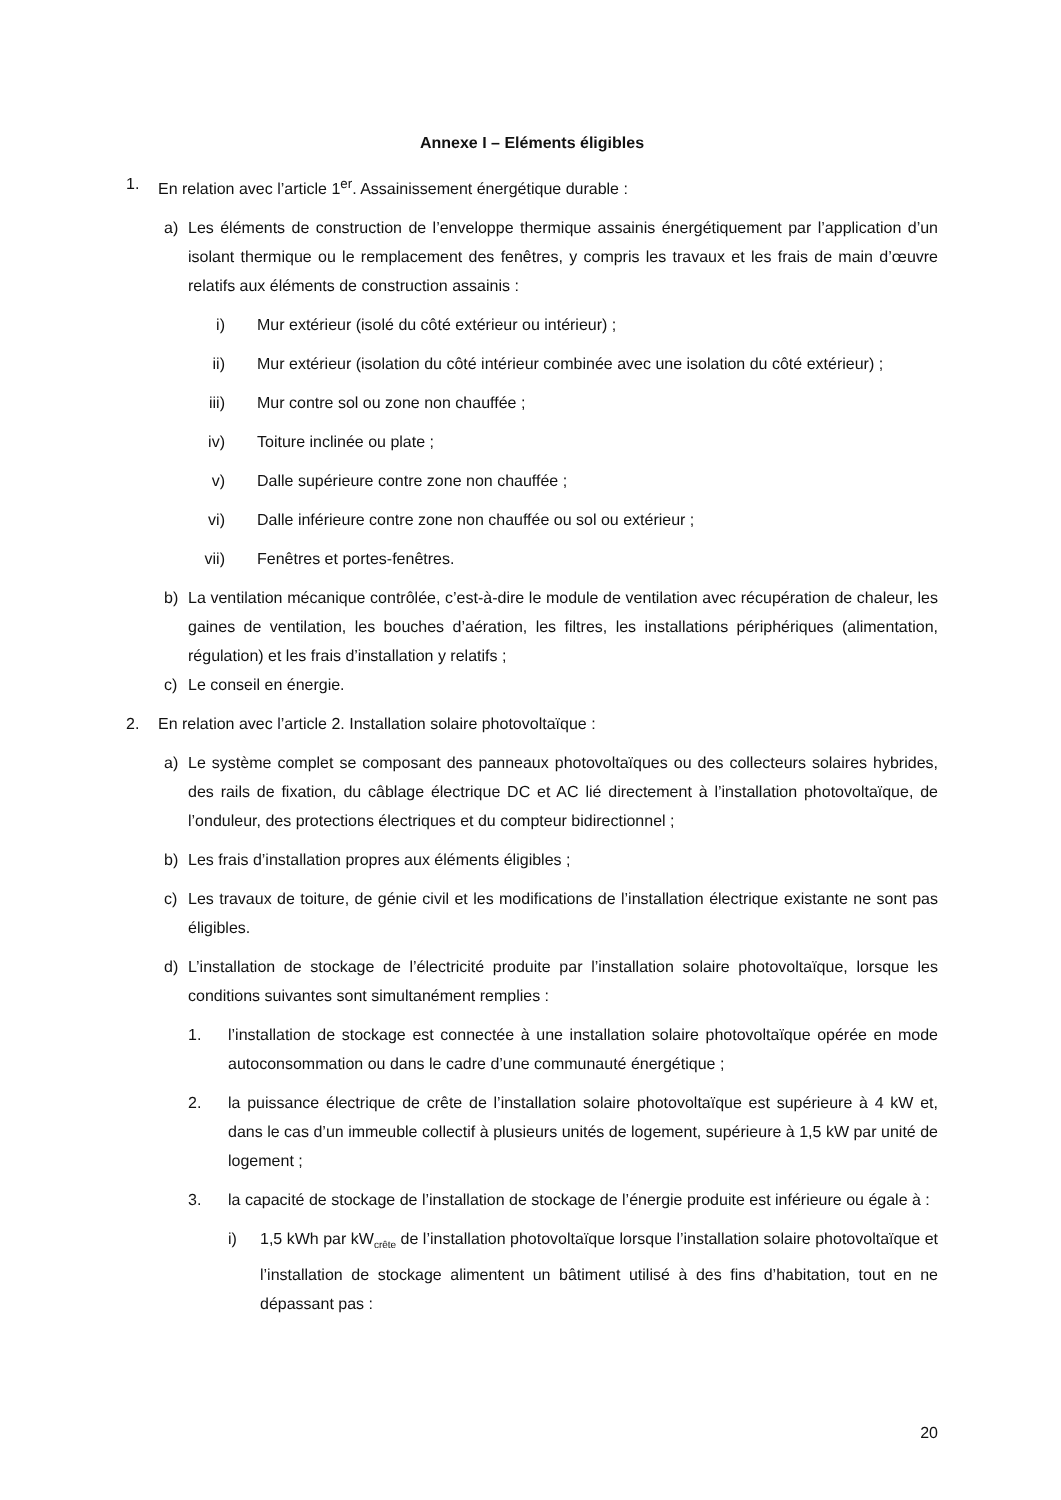Annexe I – Eléments éligibles
1. En relation avec l’article 1<sup>er</sup>. Assainissement énergétique durable :
a) Les éléments de construction de l’enveloppe thermique assainis énergétiquement par l’application d’un isolant thermique ou le remplacement des fenêtres, y compris les travaux et les frais de main d’œuvre relatifs aux éléments de construction assainis :
i) Mur extérieur (isolé du côté extérieur ou intérieur) ;
ii) Mur extérieur (isolation du côté intérieur combinée avec une isolation du côté extérieur) ;
iii) Mur contre sol ou zone non chauffée ;
iv) Toiture inclinée ou plate ;
v) Dalle supérieure contre zone non chauffée ;
vi) Dalle inférieure contre zone non chauffée ou sol ou extérieur ;
vii) Fenêtres et portes-fenêtres.
b) La ventilation mécanique contrôlée, c’est-à-dire le module de ventilation avec récupération de chaleur, les gaines de ventilation, les bouches d’aération, les filtres, les installations périphériques (alimentation, régulation) et les frais d’installation y relatifs ;
c) Le conseil en énergie.
2. En relation avec l’article 2. Installation solaire photovoltaïque :
a) Le système complet se composant des panneaux photovoltaïques ou des collecteurs solaires hybrides, des rails de fixation, du câblage électrique DC et AC lié directement à l’installation photovoltaïque, de l’onduleur, des protections électriques et du compteur bidirectionnel ;
b) Les frais d’installation propres aux éléments éligibles ;
c) Les travaux de toiture, de génie civil et les modifications de l’installation électrique existante ne sont pas éligibles.
d) L’installation de stockage de l’électricité produite par l’installation solaire photovoltaïque, lorsque les conditions suivantes sont simultanément remplies :
1. l’installation de stockage est connectée à une installation solaire photovoltaïque opérée en mode autoconsommation ou dans le cadre d’une communauté énergétique ;
2. la puissance électrique de crête de l’installation solaire photovoltaïque est supérieure à 4 kW et, dans le cas d’un immeuble collectif à plusieurs unités de logement, supérieure à 1,5 kW par unité de logement ;
3. la capacité de stockage de l’installation de stockage de l’énergie produite est inférieure ou égale à :
i) 1,5 kWh par kW<sub>crête</sub> de l’installation photovoltaïque lorsque l’installation solaire photovoltaïque et l’installation de stockage alimentent un bâtiment utilisé à des fins d’habitation, tout en ne dépassant pas :
20